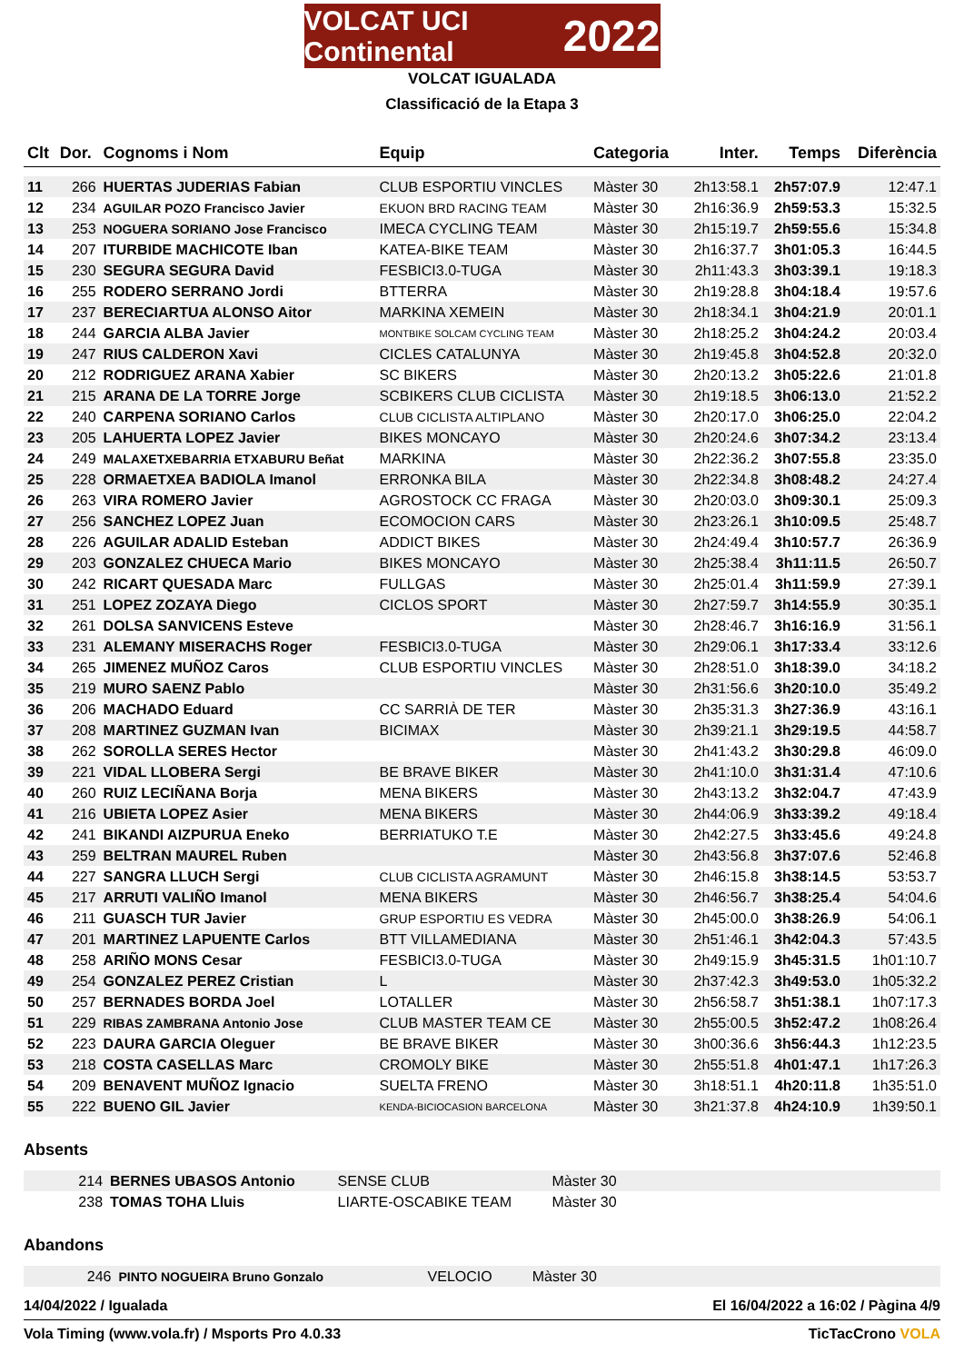VOLCAT UCI Continental 2022
VOLCAT IGUALADA
Classificació de la Etapa 3
| Clt | Dor. | Cognoms i Nom | Equip | Categoria | Inter. | Temps | Diferència |
| --- | --- | --- | --- | --- | --- | --- | --- |
| 11 | 266 | HUERTAS JUDERIAS Fabian | CLUB ESPORTIU VINCLES | Màster 30 | 2h13:58.1 | 2h57:07.9 | 12:47.1 |
| 12 | 234 | AGUILAR POZO Francisco Javier | EKUON BRD RACING TEAM | Màster 30 | 2h16:36.9 | 2h59:53.3 | 15:32.5 |
| 13 | 253 | NOGUERA SORIANO Jose Francisco | IMECA CYCLING TEAM | Màster 30 | 2h15:19.7 | 2h59:55.6 | 15:34.8 |
| 14 | 207 | ITURBIDE MACHICOTE Iban | KATEA-BIKE TEAM | Màster 30 | 2h16:37.7 | 3h01:05.3 | 16:44.5 |
| 15 | 230 | SEGURA SEGURA David | FESBICI3.0-TUGA | Màster 30 | 2h11:43.3 | 3h03:39.1 | 19:18.3 |
| 16 | 255 | RODERO SERRANO Jordi | BTTERRA | Màster 30 | 2h19:28.8 | 3h04:18.4 | 19:57.6 |
| 17 | 237 | BERECIARTUA ALONSO Aitor | MARKINA XEMEIN | Màster 30 | 2h18:34.1 | 3h04:21.9 | 20:01.1 |
| 18 | 244 | GARCIA ALBA Javier | MONTBIKE SOLCAM CYCLING TEAM | Màster 30 | 2h18:25.2 | 3h04:24.2 | 20:03.4 |
| 19 | 247 | RIUS CALDERON Xavi | CICLES CATALUNYA | Màster 30 | 2h19:45.8 | 3h04:52.8 | 20:32.0 |
| 20 | 212 | RODRIGUEZ ARANA Xabier | SC BIKERS | Màster 30 | 2h20:13.2 | 3h05:22.6 | 21:01.8 |
| 21 | 215 | ARANA DE LA TORRE Jorge | SCBIKERS CLUB CICLISTA | Màster 30 | 2h19:18.5 | 3h06:13.0 | 21:52.2 |
| 22 | 240 | CARPENA SORIANO Carlos | CLUB CICLISTA ALTIPLANO | Màster 30 | 2h20:17.0 | 3h06:25.0 | 22:04.2 |
| 23 | 205 | LAHUERTA LOPEZ Javier | BIKES MONCAYO | Màster 30 | 2h20:24.6 | 3h07:34.2 | 23:13.4 |
| 24 | 249 | MALAXETXEBARRIA ETXABURU Beñat | MARKINA | Màster 30 | 2h22:36.2 | 3h07:55.8 | 23:35.0 |
| 25 | 228 | ORMAETXEA BADIOLA Imanol | ERRONKA BILA | Màster 30 | 2h22:34.8 | 3h08:48.2 | 24:27.4 |
| 26 | 263 | VIRA ROMERO Javier | AGROSTOCK CC FRAGA | Màster 30 | 2h20:03.0 | 3h09:30.1 | 25:09.3 |
| 27 | 256 | SANCHEZ LOPEZ Juan | ECOMOCION CARS | Màster 30 | 2h23:26.1 | 3h10:09.5 | 25:48.7 |
| 28 | 226 | AGUILAR ADALID Esteban | ADDICT BIKES | Màster 30 | 2h24:49.4 | 3h10:57.7 | 26:36.9 |
| 29 | 203 | GONZALEZ CHUECA Mario | BIKES MONCAYO | Màster 30 | 2h25:38.4 | 3h11:11.5 | 26:50.7 |
| 30 | 242 | RICART QUESADA Marc | FULLGAS | Màster 30 | 2h25:01.4 | 3h11:59.9 | 27:39.1 |
| 31 | 251 | LOPEZ ZOZAYA Diego | CICLOS SPORT | Màster 30 | 2h27:59.7 | 3h14:55.9 | 30:35.1 |
| 32 | 261 | DOLSA SANVICENS Esteve | | Màster 30 | 2h28:46.7 | 3h16:16.9 | 31:56.1 |
| 33 | 231 | ALEMANY MISERACHS Roger | FESBICI3.0-TUGA | Màster 30 | 2h29:06.1 | 3h17:33.4 | 33:12.6 |
| 34 | 265 | JIMENEZ MUÑOZ Caros | CLUB ESPORTIU VINCLES | Màster 30 | 2h28:51.0 | 3h18:39.0 | 34:18.2 |
| 35 | 219 | MURO SAENZ Pablo | | Màster 30 | 2h31:56.6 | 3h20:10.0 | 35:49.2 |
| 36 | 206 | MACHADO Eduard | CC SARRIÀ DE TER | Màster 30 | 2h35:31.3 | 3h27:36.9 | 43:16.1 |
| 37 | 208 | MARTINEZ GUZMAN Ivan | BICIMAX | Màster 30 | 2h39:21.1 | 3h29:19.5 | 44:58.7 |
| 38 | 262 | SOROLLA SERES Hector | | Màster 30 | 2h41:43.2 | 3h30:29.8 | 46:09.0 |
| 39 | 221 | VIDAL LLOBERA Sergi | BE BRAVE BIKER | Màster 30 | 2h41:10.0 | 3h31:31.4 | 47:10.6 |
| 40 | 260 | RUIZ LECIÑANA Borja | MENA BIKERS | Màster 30 | 2h43:13.2 | 3h32:04.7 | 47:43.9 |
| 41 | 216 | UBIETA LOPEZ Asier | MENA BIKERS | Màster 30 | 2h44:06.9 | 3h33:39.2 | 49:18.4 |
| 42 | 241 | BIKANDI AIZPURUA Eneko | BERRIATUKO T.E | Màster 30 | 2h42:27.5 | 3h33:45.6 | 49:24.8 |
| 43 | 259 | BELTRAN MAUREL Ruben | | Màster 30 | 2h43:56.8 | 3h37:07.6 | 52:46.8 |
| 44 | 227 | SANGRA LLUCH Sergi | CLUB CICLISTA AGRAMUNT | Màster 30 | 2h46:15.8 | 3h38:14.5 | 53:53.7 |
| 45 | 217 | ARRUTI VALIÑO Imanol | MENA BIKERS | Màster 30 | 2h46:56.7 | 3h38:25.4 | 54:04.6 |
| 46 | 211 | GUASCH TUR Javier | GRUP ESPORTIU ES VEDRA | Màster 30 | 2h45:00.0 | 3h38:26.9 | 54:06.1 |
| 47 | 201 | MARTINEZ LAPUENTE Carlos | BTT VILLAMEDIANA | Màster 30 | 2h51:46.1 | 3h42:04.3 | 57:43.5 |
| 48 | 258 | ARIÑO MONS Cesar | FESBICI3.0-TUGA | Màster 30 | 2h49:15.9 | 3h45:31.5 | 1h01:10.7 |
| 49 | 254 | GONZALEZ PEREZ Cristian | L | Màster 30 | 2h37:42.3 | 3h49:53.0 | 1h05:32.2 |
| 50 | 257 | BERNADES BORDA Joel | LOTALLER | Màster 30 | 2h56:58.7 | 3h51:38.1 | 1h07:17.3 |
| 51 | 229 | RIBAS ZAMBRANA Antonio Jose | CLUB MASTER TEAM CE | Màster 30 | 2h55:00.5 | 3h52:47.2 | 1h08:26.4 |
| 52 | 223 | DAURA GARCIA Oleguer | BE BRAVE BIKER | Màster 30 | 3h00:36.6 | 3h56:44.3 | 1h12:23.5 |
| 53 | 218 | COSTA CASELLAS Marc | CROMOLY BIKE | Màster 30 | 2h55:51.8 | 4h01:47.1 | 1h17:26.3 |
| 54 | 209 | BENAVENT MUÑOZ Ignacio | SUELTA FRENO | Màster 30 | 3h18:51.1 | 4h20:11.8 | 1h35:51.0 |
| 55 | 222 | BUENO GIL Javier | KENDA-BICIOCASION BARCELONA | Màster 30 | 3h21:37.8 | 4h24:10.9 | 1h39:50.1 |
Absents
| | 214 | BERNES UBASOS Antonio | SENSE CLUB | Màster 30 | |
| | 238 | TOMAS TOHA Lluis | LIARTE-OSCABIKE TEAM | Màster 30 | |
Abandons
| | 246 | PINTO NOGUEIRA Bruno Gonzalo | VELOCIO | Màster 30 | |
14/04/2022 / Igualada El 16/04/2022 a 16:02 / Pàgina 4/9
Vola Timing (www.vola.fr) / Msports Pro 4.0.33 TicTacCrono VOLA